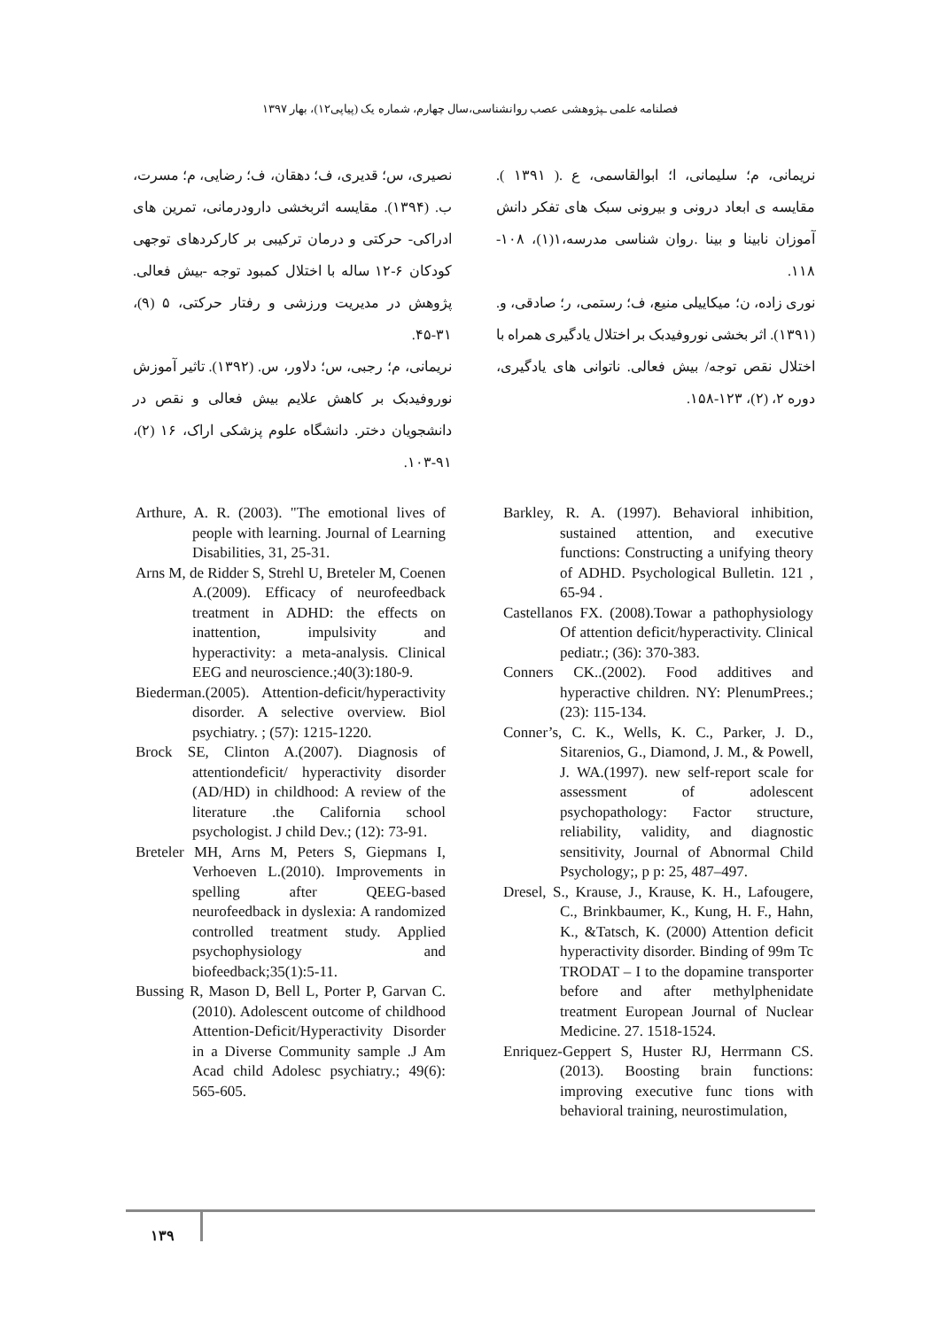فصلنامه علمی ـپژوهشی عصب روانشناسی،سال چهارم، شماره یک (پیاپی۱۲)، بهار ۱۳۹۷
نصیری، س؛ قدیری، ف؛ دهقان، ف؛ رضایی، م؛ مسرت، ب. (۱۳۹۴). مقایسه اثربخشی دارودرمانی، تمرین های ادراکی- حرکتی و درمان ترکیبی بر کارکردهای توجهی کودکان ۶-۱۲ ساله با اختلال کمبود توجه -بیش فعالی. پژوهش در مدیریت ورزشی و رفتار حرکتی، ۵ (۹)، ۳۱-۴۵.
نریمانی، م؛ رجبی، س؛ دلاور، س. (۱۳۹۲). تاثیر آموزش نوروفیدبک بر کاهش علایم بیش فعالی و نقص در دانشجویان دختر. دانشگاه علوم پزشکی اراک، ۱۶ (۲)، ۹۱-۱۰۳.
نریمانی، م؛ سلیمانی، ا؛ ابوالقاسمی، ع .( ۱۳۹۱ ). مقایسه ی ابعاد درونی و بیرونی سبک های تفکر دانش آموزان نابینا و بینا .روان شناسی مدرسه،۱(۱)، ۱۰۸- ۱۱۸.
نوری زاده، ن؛ میکاییلی منیع، ف؛ رستمی، ر؛ صادقی، و. (۱۳۹۱). اثر بخشی نوروفیدبک بر اختلال یادگیری همراه با اختلال نقص توجه/ بیش فعالی. ناتوانی های یادگیری، دوره ۲، (۲)، ۱۲۳-۱۵۸.
Barkley, R. A. (1997). Behavioral inhibition, sustained attention, and executive functions: Constructing a unifying theory of ADHD. Psychological Bulletin. 121 , 65-94 .
Castellanos FX. (2008).Towar a pathophysiology Of attention deficit/hyperactivity. Clinical pediatr.; (36): 370-383.
Conners CK..(2002). Food additives and hyperactive children. NY: PlenumPrees.; (23): 115-134.
Conner’s, C. K., Wells, K. C., Parker, J. D., Sitarenios, G., Diamond, J. M., & Powell, J. WA.(1997). new self-report scale for assessment of adolescent psychopathology: Factor structure, reliability, validity, and diagnostic sensitivity, Journal of Abnormal Child Psychology;, p p: 25, 487–497.
Dresel, S., Krause, J., Krause, K. H., Lafougere, C., Brinkbaumer, K., Kung, H. F., Hahn, K., &Tatsch, K. (2000) Attention deficit hyperactivity disorder. Binding of 99m Tc TRODAT – I to the dopamine transporter before and after methylphenidate treatment European Journal of Nuclear Medicine. 27. 1518-1524.
Enriquez-Geppert S, Huster RJ, Herrmann CS.(2013). Boosting brain functions: improving executive func tions with behavioral training, neurostimulation,
Arthure, A. R. (2003). "The emotional lives of people with learning. Journal of Learning Disabilities, 31, 25-31.
Arns M, de Ridder S, Strehl U, Breteler M, Coenen A.(2009). Efficacy of neurofeedback treatment in ADHD: the effects on inattention, impulsivity and hyperactivity: a meta-analysis. Clinical EEG and neuroscience.;40(3):180-9.
Biederman.(2005). Attention-deficit/hyperactivity disorder. A selective overview. Biol psychiatry. ; (57): 1215-1220.
Brock SE, Clinton A.(2007). Diagnosis of attentiondeficit/ hyperactivity disorder (AD/HD) in childhood: A review of the literature .the California school psychologist. J child Dev.; (12): 73-91.
Breteler MH, Arns M, Peters S, Giepmans I, Verhoeven L.(2010). Improvements in spelling after QEEG-based neurofeedback in dyslexia: A randomized controlled treatment study. Applied psychophysiology and biofeedback;35(1):5-11.
Bussing R, Mason D, Bell L, Porter P, Garvan C.(2010). Adolescent outcome of childhood Attention-Deficit/Hyperactivity Disorder in a Diverse Community sample .J Am Acad child Adolesc psychiatry.; 49(6): 565-605.
۱۳۹